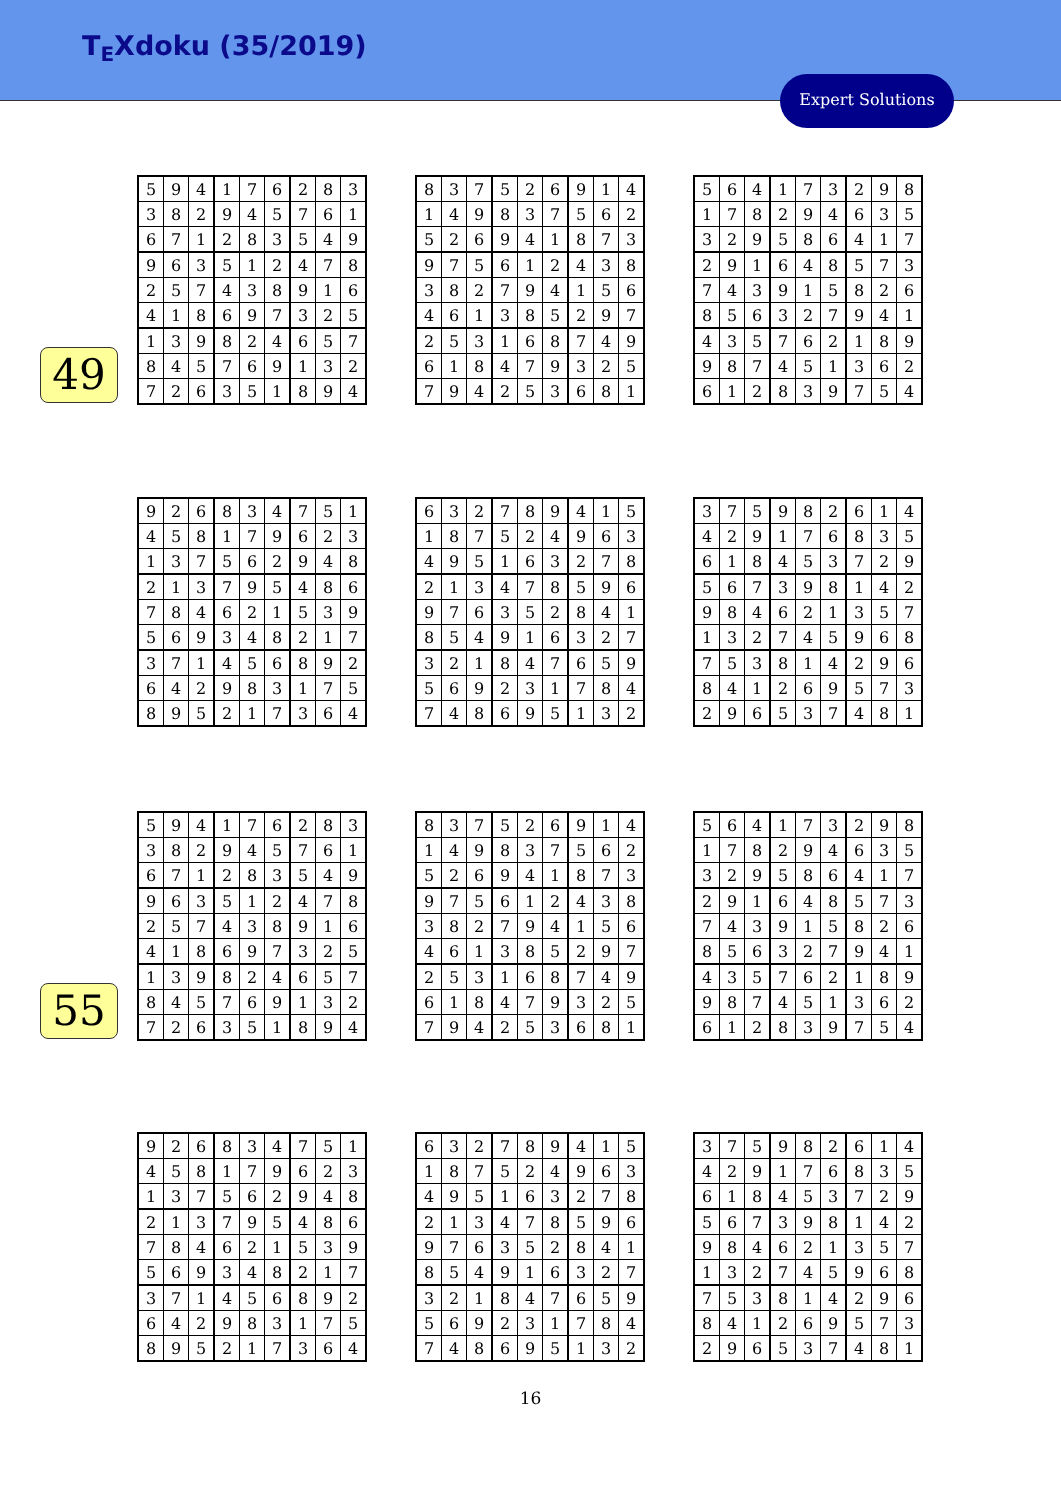T<sub>E</sub>Xdoku (35/2019)
Expert Solutions
49
| 5 | 9 | 4 | 1 | 7 | 6 | 2 | 8 | 3 |
| 3 | 8 | 2 | 9 | 4 | 5 | 7 | 6 | 1 |
| 6 | 7 | 1 | 2 | 8 | 3 | 5 | 4 | 9 |
| 9 | 6 | 3 | 5 | 1 | 2 | 4 | 7 | 8 |
| 2 | 5 | 7 | 4 | 3 | 8 | 9 | 1 | 6 |
| 4 | 1 | 8 | 6 | 9 | 7 | 3 | 2 | 5 |
| 1 | 3 | 9 | 8 | 2 | 4 | 6 | 5 | 7 |
| 8 | 4 | 5 | 7 | 6 | 9 | 1 | 3 | 2 |
| 7 | 2 | 6 | 3 | 5 | 1 | 8 | 9 | 4 |
| 8 | 3 | 7 | 5 | 2 | 6 | 9 | 1 | 4 |
| 1 | 4 | 9 | 8 | 3 | 7 | 5 | 6 | 2 |
| 5 | 2 | 6 | 9 | 4 | 1 | 8 | 7 | 3 |
| 9 | 7 | 5 | 6 | 1 | 2 | 4 | 3 | 8 |
| 3 | 8 | 2 | 7 | 9 | 4 | 1 | 5 | 6 |
| 4 | 6 | 1 | 3 | 8 | 5 | 2 | 9 | 7 |
| 2 | 5 | 3 | 1 | 6 | 8 | 7 | 4 | 9 |
| 6 | 1 | 8 | 4 | 7 | 9 | 3 | 2 | 5 |
| 7 | 9 | 4 | 2 | 5 | 3 | 6 | 8 | 1 |
| 5 | 6 | 4 | 1 | 7 | 3 | 2 | 9 | 8 |
| 1 | 7 | 8 | 2 | 9 | 4 | 6 | 3 | 5 |
| 3 | 2 | 9 | 5 | 8 | 6 | 4 | 1 | 7 |
| 2 | 9 | 1 | 6 | 4 | 8 | 5 | 7 | 3 |
| 7 | 4 | 3 | 9 | 1 | 5 | 8 | 2 | 6 |
| 8 | 5 | 6 | 3 | 2 | 7 | 9 | 4 | 1 |
| 4 | 3 | 5 | 7 | 6 | 2 | 1 | 8 | 9 |
| 9 | 8 | 7 | 4 | 5 | 1 | 3 | 6 | 2 |
| 6 | 1 | 2 | 8 | 3 | 9 | 7 | 5 | 4 |
| 9 | 2 | 6 | 8 | 3 | 4 | 7 | 5 | 1 |
| 4 | 5 | 8 | 1 | 7 | 9 | 6 | 2 | 3 |
| 1 | 3 | 7 | 5 | 6 | 2 | 9 | 4 | 8 |
| 2 | 1 | 3 | 7 | 9 | 5 | 4 | 8 | 6 |
| 7 | 8 | 4 | 6 | 2 | 1 | 5 | 3 | 9 |
| 5 | 6 | 9 | 3 | 4 | 8 | 2 | 1 | 7 |
| 3 | 7 | 1 | 4 | 5 | 6 | 8 | 9 | 2 |
| 6 | 4 | 2 | 9 | 8 | 3 | 1 | 7 | 5 |
| 8 | 9 | 5 | 2 | 1 | 7 | 3 | 6 | 4 |
| 6 | 3 | 2 | 7 | 8 | 9 | 4 | 1 | 5 |
| 1 | 8 | 7 | 5 | 2 | 4 | 9 | 6 | 3 |
| 4 | 9 | 5 | 1 | 6 | 3 | 2 | 7 | 8 |
| 2 | 1 | 3 | 4 | 7 | 8 | 5 | 9 | 6 |
| 9 | 7 | 6 | 3 | 5 | 2 | 8 | 4 | 1 |
| 8 | 5 | 4 | 9 | 1 | 6 | 3 | 2 | 7 |
| 3 | 2 | 1 | 8 | 4 | 7 | 6 | 5 | 9 |
| 5 | 6 | 9 | 2 | 3 | 1 | 7 | 8 | 4 |
| 7 | 4 | 8 | 6 | 9 | 5 | 1 | 3 | 2 |
| 3 | 7 | 5 | 9 | 8 | 2 | 6 | 1 | 4 |
| 4 | 2 | 9 | 1 | 7 | 6 | 8 | 3 | 5 |
| 6 | 1 | 8 | 4 | 5 | 3 | 7 | 2 | 9 |
| 5 | 6 | 7 | 3 | 9 | 8 | 1 | 4 | 2 |
| 9 | 8 | 4 | 6 | 2 | 1 | 3 | 5 | 7 |
| 1 | 3 | 2 | 7 | 4 | 5 | 9 | 6 | 8 |
| 7 | 5 | 3 | 8 | 1 | 4 | 2 | 9 | 6 |
| 8 | 4 | 1 | 2 | 6 | 9 | 5 | 7 | 3 |
| 2 | 9 | 6 | 5 | 3 | 7 | 4 | 8 | 1 |
55
| 5 | 9 | 4 | 1 | 7 | 6 | 2 | 8 | 3 |
| 3 | 8 | 2 | 9 | 4 | 5 | 7 | 6 | 1 |
| 6 | 7 | 1 | 2 | 8 | 3 | 5 | 4 | 9 |
| 9 | 6 | 3 | 5 | 1 | 2 | 4 | 7 | 8 |
| 2 | 5 | 7 | 4 | 3 | 8 | 9 | 1 | 6 |
| 4 | 1 | 8 | 6 | 9 | 7 | 3 | 2 | 5 |
| 1 | 3 | 9 | 8 | 2 | 4 | 6 | 5 | 7 |
| 8 | 4 | 5 | 7 | 6 | 9 | 1 | 3 | 2 |
| 7 | 2 | 6 | 3 | 5 | 1 | 8 | 9 | 4 |
| 8 | 3 | 7 | 5 | 2 | 6 | 9 | 1 | 4 |
| 1 | 4 | 9 | 8 | 3 | 7 | 5 | 6 | 2 |
| 5 | 2 | 6 | 9 | 4 | 1 | 8 | 7 | 3 |
| 9 | 7 | 5 | 6 | 1 | 2 | 4 | 3 | 8 |
| 3 | 8 | 2 | 7 | 9 | 4 | 1 | 5 | 6 |
| 4 | 6 | 1 | 3 | 8 | 5 | 2 | 9 | 7 |
| 2 | 5 | 3 | 1 | 6 | 8 | 7 | 4 | 9 |
| 6 | 1 | 8 | 4 | 7 | 9 | 3 | 2 | 5 |
| 7 | 9 | 4 | 2 | 5 | 3 | 6 | 8 | 1 |
| 5 | 6 | 4 | 1 | 7 | 3 | 2 | 9 | 8 |
| 1 | 7 | 8 | 2 | 9 | 4 | 6 | 3 | 5 |
| 3 | 2 | 9 | 5 | 8 | 6 | 4 | 1 | 7 |
| 2 | 9 | 1 | 6 | 4 | 8 | 5 | 7 | 3 |
| 7 | 4 | 3 | 9 | 1 | 5 | 8 | 2 | 6 |
| 8 | 5 | 6 | 3 | 2 | 7 | 9 | 4 | 1 |
| 4 | 3 | 5 | 7 | 6 | 2 | 1 | 8 | 9 |
| 9 | 8 | 7 | 4 | 5 | 1 | 3 | 6 | 2 |
| 6 | 1 | 2 | 8 | 3 | 9 | 7 | 5 | 4 |
| 9 | 2 | 6 | 8 | 3 | 4 | 7 | 5 | 1 |
| 4 | 5 | 8 | 1 | 7 | 9 | 6 | 2 | 3 |
| 1 | 3 | 7 | 5 | 6 | 2 | 9 | 4 | 8 |
| 2 | 1 | 3 | 7 | 9 | 5 | 4 | 8 | 6 |
| 7 | 8 | 4 | 6 | 2 | 1 | 5 | 3 | 9 |
| 5 | 6 | 9 | 3 | 4 | 8 | 2 | 1 | 7 |
| 3 | 7 | 1 | 4 | 5 | 6 | 8 | 9 | 2 |
| 6 | 4 | 2 | 9 | 8 | 3 | 1 | 7 | 5 |
| 8 | 9 | 5 | 2 | 1 | 7 | 3 | 6 | 4 |
| 6 | 3 | 2 | 7 | 8 | 9 | 4 | 1 | 5 |
| 1 | 8 | 7 | 5 | 2 | 4 | 9 | 6 | 3 |
| 4 | 9 | 5 | 1 | 6 | 3 | 2 | 7 | 8 |
| 2 | 1 | 3 | 4 | 7 | 8 | 5 | 9 | 6 |
| 9 | 7 | 6 | 3 | 5 | 2 | 8 | 4 | 1 |
| 8 | 5 | 4 | 9 | 1 | 6 | 3 | 2 | 7 |
| 3 | 2 | 1 | 8 | 4 | 7 | 6 | 5 | 9 |
| 5 | 6 | 9 | 2 | 3 | 1 | 7 | 8 | 4 |
| 7 | 4 | 8 | 6 | 9 | 5 | 1 | 3 | 2 |
| 3 | 7 | 5 | 9 | 8 | 2 | 6 | 1 | 4 |
| 4 | 2 | 9 | 1 | 7 | 6 | 8 | 3 | 5 |
| 6 | 1 | 8 | 4 | 5 | 3 | 7 | 2 | 9 |
| 5 | 6 | 7 | 3 | 9 | 8 | 1 | 4 | 2 |
| 9 | 8 | 4 | 6 | 2 | 1 | 3 | 5 | 7 |
| 1 | 3 | 2 | 7 | 4 | 5 | 9 | 6 | 8 |
| 7 | 5 | 3 | 8 | 1 | 4 | 2 | 9 | 6 |
| 8 | 4 | 1 | 2 | 6 | 9 | 5 | 7 | 3 |
| 2 | 9 | 6 | 5 | 3 | 7 | 4 | 8 | 1 |
16